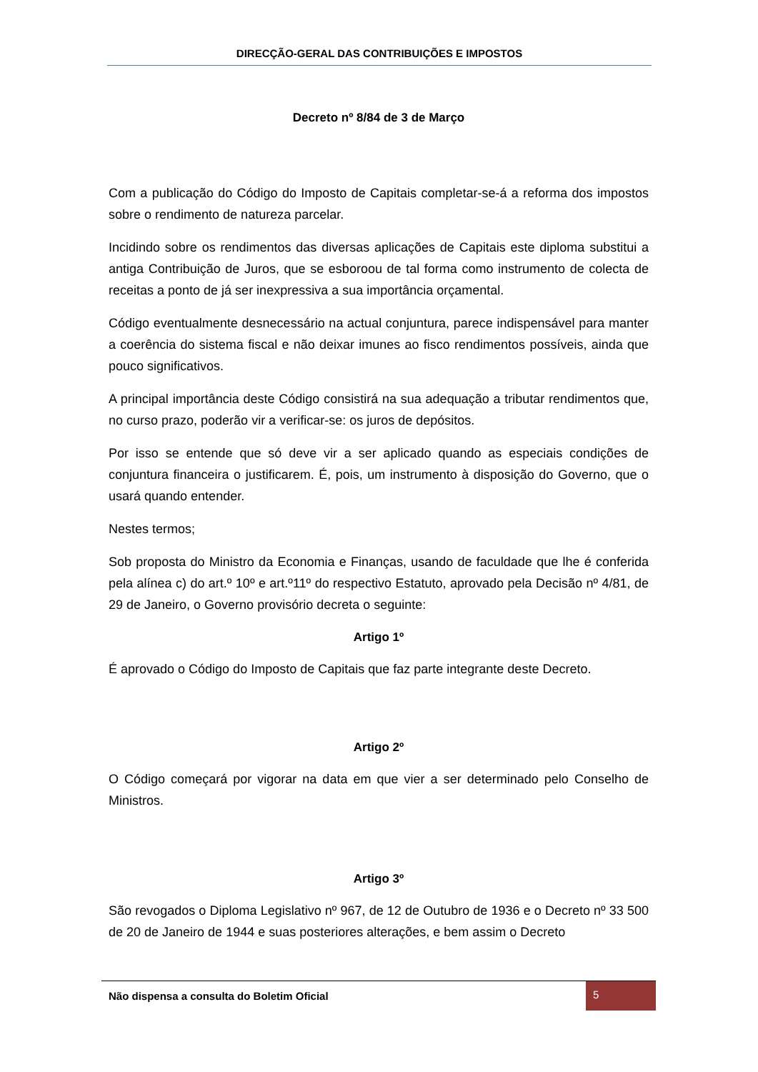DIRECÇÃO-GERAL DAS CONTRIBUIÇÕES E IMPOSTOS
Decreto nº 8/84 de 3 de Março
Com a publicação do Código do Imposto de Capitais completar-se-á a reforma dos impostos sobre o rendimento de natureza parcelar.
Incidindo sobre os rendimentos das diversas aplicações de Capitais este diploma substitui a antiga Contribuição de Juros, que se esboroou de tal forma como instrumento de colecta de receitas a ponto de já ser inexpressiva a sua importância orçamental.
Código eventualmente desnecessário na actual conjuntura, parece indispensável para manter a coerência do sistema fiscal e não deixar imunes ao fisco rendimentos possíveis, ainda que pouco significativos.
A principal importância deste Código consistirá na sua adequação a tributar rendimentos que, no curso prazo, poderão vir a verificar-se: os juros de depósitos.
Por isso se entende que só deve vir a ser aplicado quando as especiais condições de conjuntura financeira o justificarem. É, pois, um instrumento à disposição do Governo, que o usará quando entender.
Nestes termos;
Sob proposta do Ministro da Economia e Finanças, usando de faculdade que lhe é conferida pela alínea c) do art.º 10º e art.º11º do respectivo Estatuto, aprovado pela Decisão nº 4/81, de 29 de Janeiro, o Governo provisório decreta o seguinte:
Artigo 1º
É aprovado o Código do Imposto de Capitais que faz parte integrante deste Decreto.
Artigo 2º
O Código começará por vigorar na data em que vier a ser determinado pelo Conselho de Ministros.
Artigo 3º
São revogados o Diploma Legislativo nº 967, de 12 de Outubro de 1936 e o Decreto nº 33 500 de 20 de Janeiro de 1944 e suas posteriores alterações, e bem assim o Decreto
Não dispensa a consulta do Boletim Oficial 5